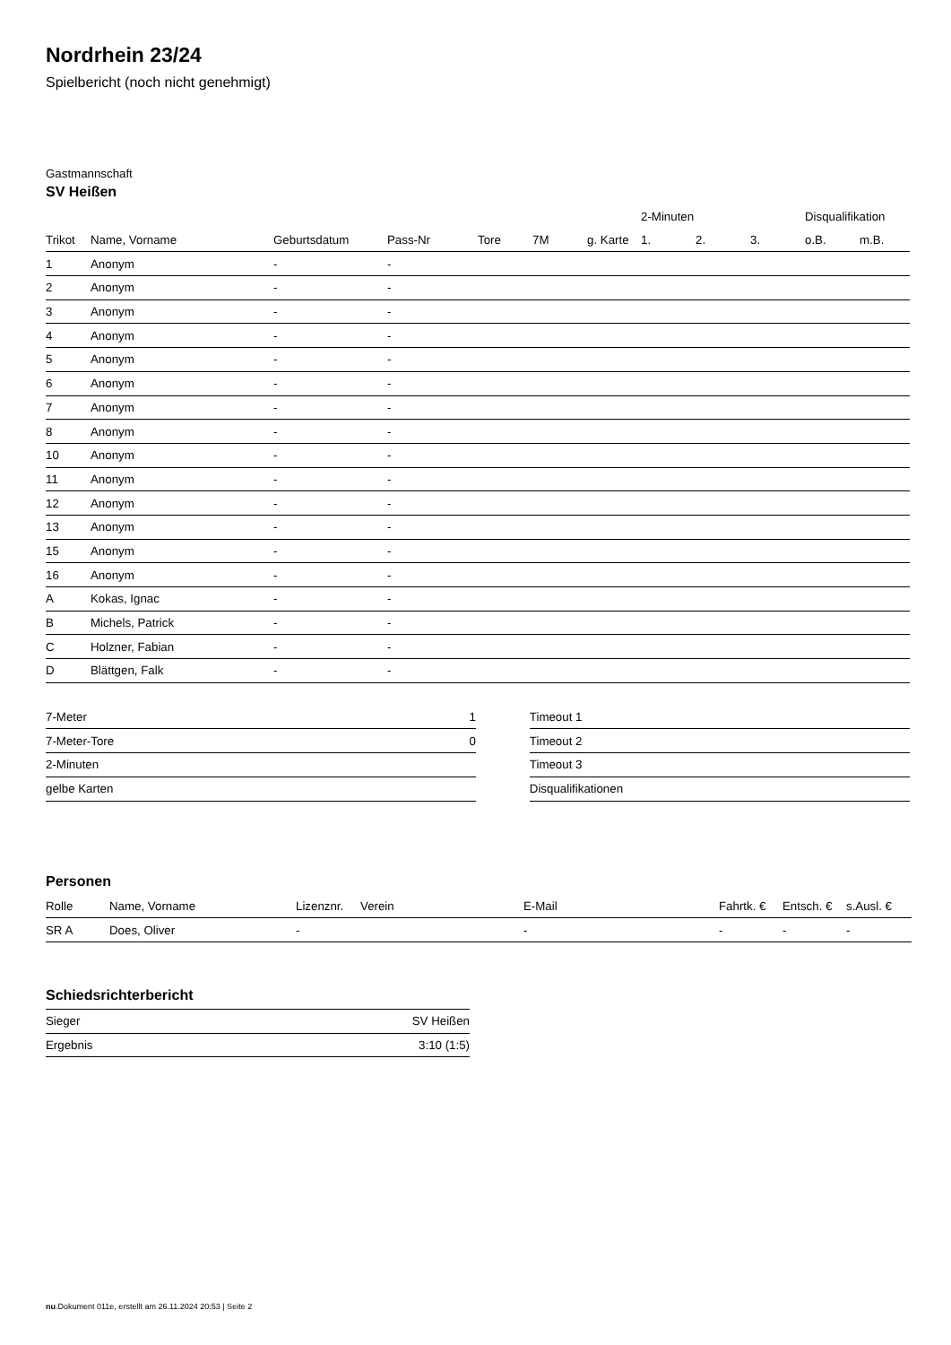Nordrhein 23/24
Spielbericht (noch nicht genehmigt)
Gastmannschaft
SV Heißen
| | | | | | | | 2-Minuten | | | Disqualifikation | |
| --- | --- | --- | --- | --- | --- | --- | --- | --- | --- | --- | --- |
| Trikot | Name, Vorname | Geburtsdatum | Pass-Nr | Tore | 7M | g. Karte | 1. | 2. | 3. | o.B. | m.B. |
| 1 | Anonym | - | - | | | | | | | | |
| 2 | Anonym | - | - | | | | | | | | |
| 3 | Anonym | - | - | | | | | | | | |
| 4 | Anonym | - | - | | | | | | | | |
| 5 | Anonym | - | - | | | | | | | | |
| 6 | Anonym | - | - | | | | | | | | |
| 7 | Anonym | - | - | | | | | | | | |
| 8 | Anonym | - | - | | | | | | | | |
| 10 | Anonym | - | - | | | | | | | | |
| 11 | Anonym | - | - | | | | | | | | |
| 12 | Anonym | - | - | | | | | | | | |
| 13 | Anonym | - | - | | | | | | | | |
| 15 | Anonym | - | - | | | | | | | | |
| 16 | Anonym | - | - | | | | | | | | |
| A | Kokas, Ignac | - | - | | | | | | | | |
| B | Michels, Patrick | - | - | | | | | | | | |
| C | Holzner, Fabian | - | - | | | | | | | | |
| D | Blättgen, Falk | - | - | | | | | | | | |
| 7-Meter | 1 |
| 7-Meter-Tore | 0 |
| 2-Minuten | |
| gelbe Karten | |
| Timeout 1 |
| Timeout 2 |
| Timeout 3 |
| Disqualifikationen |
Personen
| Rolle | Name, Vorname | Lizenznr. | Verein | E-Mail | Fahrtk. € | Entsch. € | s.Ausl. € |
| --- | --- | --- | --- | --- | --- | --- | --- |
| SR A | Does, Oliver | - | | - | - | - | - |
Schiedsrichterbericht
| Sieger | SV Heißen |
| Ergebnis | 3:10 (1:5) |
nu.Dokument 011e, erstellt am 26.11.2024 20:53 | Seite 2